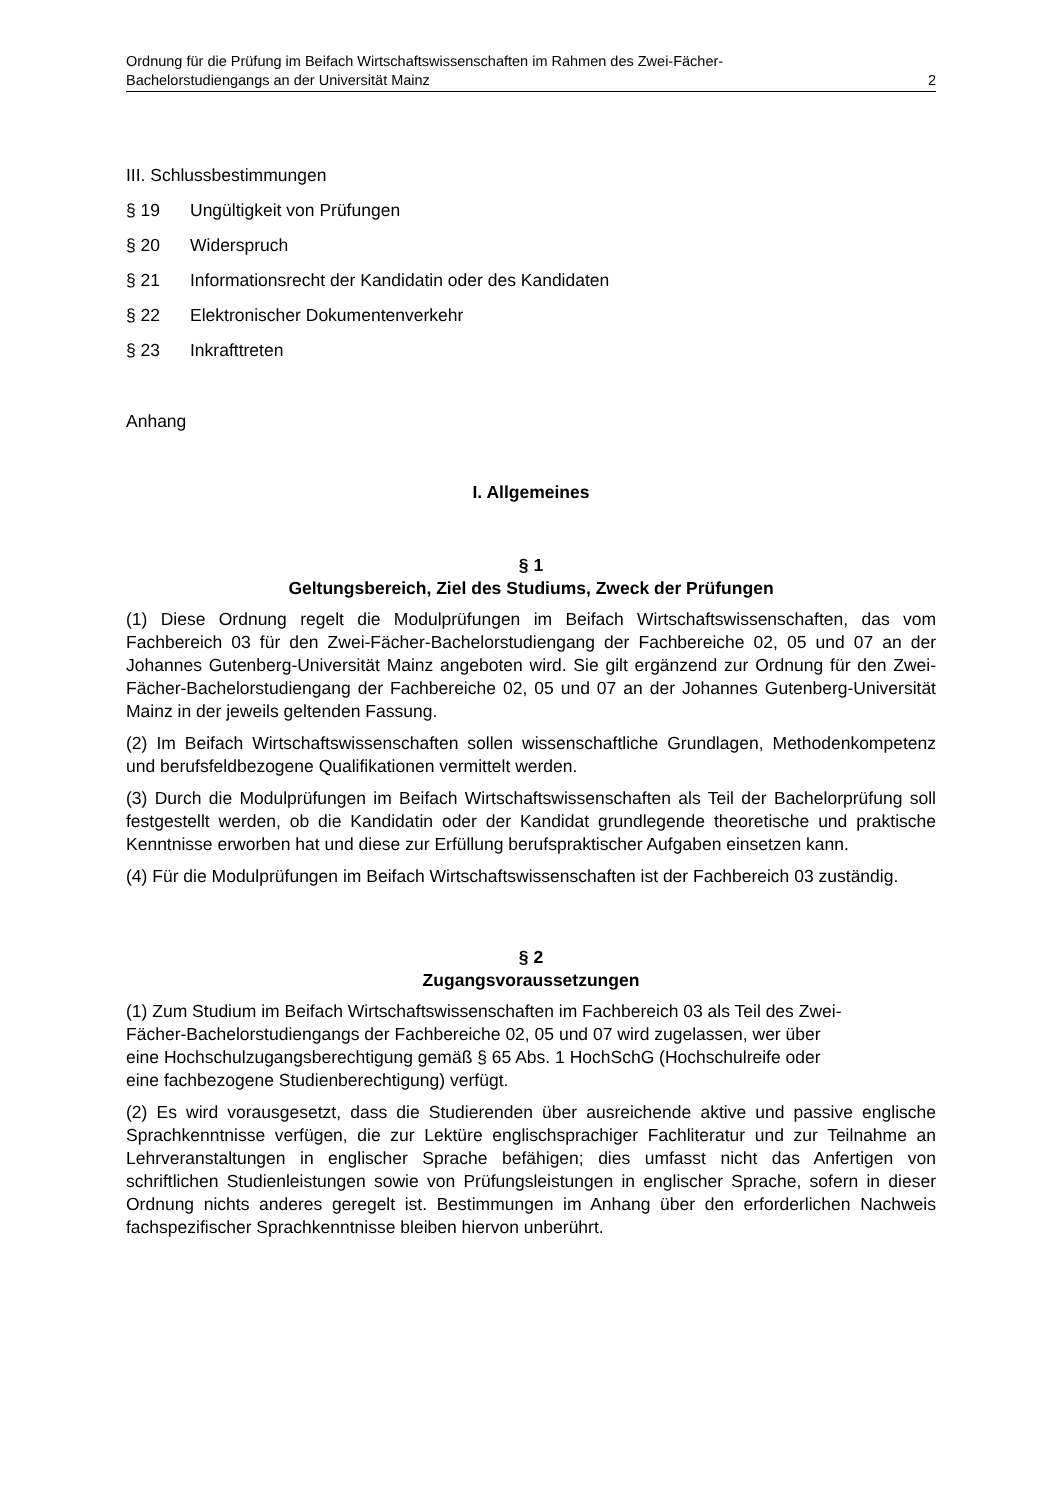Ordnung für die Prüfung im Beifach Wirtschaftswissenschaften im Rahmen des Zwei-Fächer-
Bachelorstudiengangs an der Universität Mainz 2
III. Schlussbestimmungen
§ 19 Ungültigkeit von Prüfungen
§ 20 Widerspruch
§ 21 Informationsrecht der Kandidatin oder des Kandidaten
§ 22 Elektronischer Dokumentenverkehr
§ 23 Inkrafttreten
Anhang
I. Allgemeines
§ 1
Geltungsbereich, Ziel des Studiums, Zweck der Prüfungen
(1) Diese Ordnung regelt die Modulprüfungen im Beifach Wirtschaftswissenschaften, das vom Fachbereich 03 für den Zwei-Fächer-Bachelorstudiengang der Fachbereiche 02, 05 und 07 an der Johannes Gutenberg-Universität Mainz angeboten wird. Sie gilt ergänzend zur Ordnung für den Zwei-Fächer-Bachelorstudiengang der Fachbereiche 02, 05 und 07 an der Johannes Gutenberg-Universität Mainz in der jeweils geltenden Fassung.
(2) Im Beifach Wirtschaftswissenschaften sollen wissenschaftliche Grundlagen, Methodenkompetenz und berufsfeldbezogene Qualifikationen vermittelt werden.
(3) Durch die Modulprüfungen im Beifach Wirtschaftswissenschaften als Teil der Bachelorprüfung soll festgestellt werden, ob die Kandidatin oder der Kandidat grundlegende theoretische und praktische Kenntnisse erworben hat und diese zur Erfüllung berufspraktischer Aufgaben einsetzen kann.
(4) Für die Modulprüfungen im Beifach Wirtschaftswissenschaften ist der Fachbereich 03 zuständig.
§ 2
Zugangsvoraussetzungen
(1) Zum Studium im Beifach Wirtschaftswissenschaften im Fachbereich 03 als Teil des Zwei-
Fächer-Bachelorstudiengangs der Fachbereiche 02, 05 und 07 wird zugelassen, wer über
eine Hochschulzugangsberechtigung gemäß § 65 Abs. 1 HochSchG (Hochschulreife oder
eine fachbezogene Studienberechtigung) verfügt.
(2) Es wird vorausgesetzt, dass die Studierenden über ausreichende aktive und passive englische Sprachkenntnisse verfügen, die zur Lektüre englischsprachiger Fachliteratur und zur Teilnahme an Lehrveranstaltungen in englischer Sprache befähigen; dies umfasst nicht das Anfertigen von schriftlichen Studienleistungen sowie von Prüfungsleistungen in englischer Sprache, sofern in dieser Ordnung nichts anderes geregelt ist. Bestimmungen im Anhang über den erforderlichen Nachweis fachspezifischer Sprachkenntnisse bleiben hiervon unberührt.